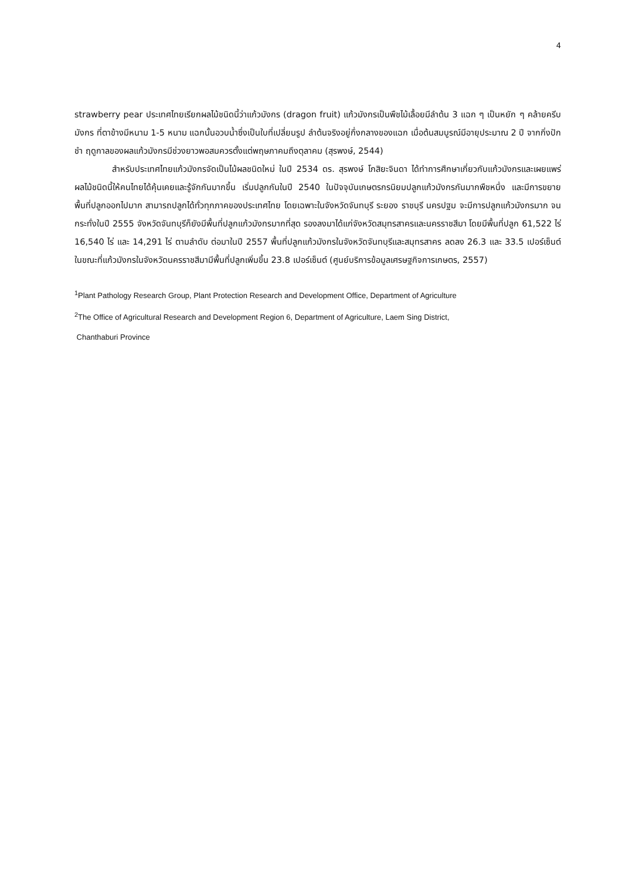4
strawberry pear ประเทศไทยเรียกผลไม้ชนิดนี้ว่าแก้วมังกร (dragon fruit) แก้วมังกรเป็นพืชไม้เลื้อยมีลำต้น 3 แฉก ๆ เป็นหยัก ๆ คล้ายครีบมังกร ที่ตาข้างมีหนาม 1-5 หนาม แฉกนั้นอวบน้ำซึ่งเป็นใบที่เปลี่ยนรูป ลำต้นจริงอยู่กึ่งกลางของแฉก เมื่อต้นสมบูรณ์มีอายุประมาณ 2 ปี จากกิ่งปักชำ ฤดูกาลของผลแก้วมังกรมีช่วงยาวพอสมควรตั้งแต่พฤษภาคมถึงตุลาคม (สุรพงษ์, 2544)
สำหรับประเทศไทยแก้วมังกรจัดเป็นไม้ผลชนิดใหม่ ในปี 2534 ดร. สุรพงษ์ โกสิยะจินดา ได้ทำการศึกษาเกี่ยวกับแก้วมังกรและเผยแพร่ผลไม้ชนิดนี้ให้คนไทยได้คุ้นเคยและรู้จักกันมากขึ้น เริ่มปลูกกันในปี 2540 ในปัจจุบันเกษตรกรนิยมปลูกแก้วมังกรกันมากพืชหนึ่ง และมีการขยายพื้นที่ปลูกออกไปมาก สามารถปลูกได้ทั่วทุกภาคของประเทศไทย โดยเฉพาะในจังหวัดจันทบุรี ระยอง ราชบุรี นครปฐม จะมีการปลูกแก้วมังกรมาก จนกระทั่งในปี 2555 จังหวัดจันทบุรีก็ยังมีพื้นที่ปลูกแก้วมังกรมากที่สุด รองลงมาได้แก่จังหวัดสมุทรสาครและนครราชสีมา โดยมีพื้นที่ปลูก 61,522 ไร่ 16,540 ไร่ และ 14,291 ไร่ ตามลำดับ ต่อมาในปี 2557 พื้นที่ปลูกแก้วมังกรในจังหวัดจันทบุรีและสมุทรสาคร ลดลง 26.3 และ 33.5 เปอร์เซ็นต์ ในขณะที่แก้วมังกรในจังหวัดนครราชสีมามีพื้นที่ปลูกเพิ่มขึ้น 23.8 เปอร์เซ็นต์ (ศูนย์บริการข้อมูลเศรษฐกิจการเกษตร, 2557)
<sup>1</sup> Plant Pathology Research Group, Plant Protection Research and Development Office, Department of Agriculture
<sup>2</sup> The Office of Agricultural Research and Development Region 6, Department of Agriculture, Laem Sing District,
Chanthaburi Province